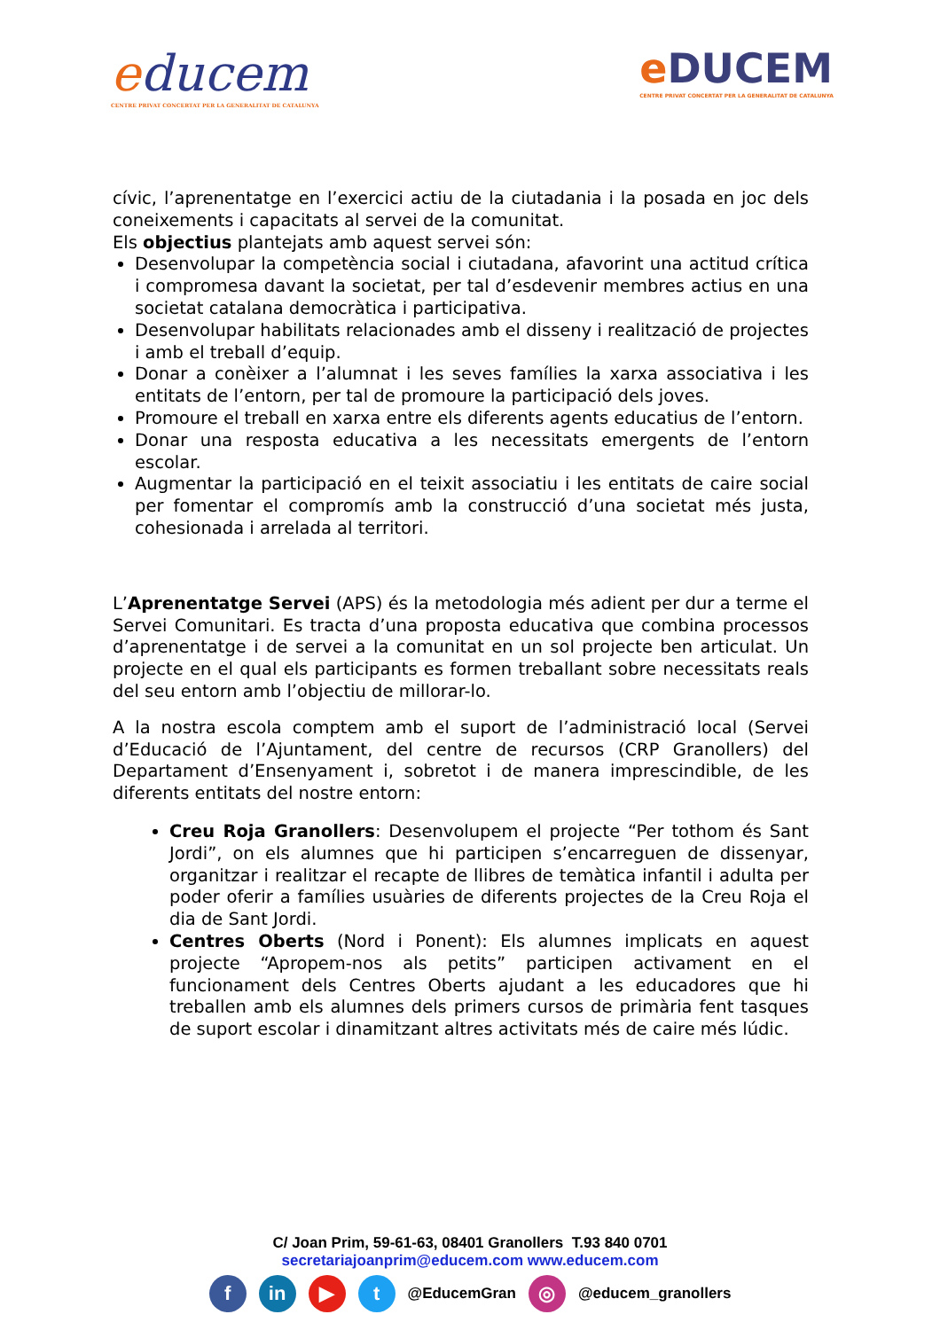educem
CENTRE PRIVAT CONCERTAT PER LA GENERALITAT DE CATALUNYA
e DUCEM
CENTRE PRIVAT CONCERTAT PER LA GENERALITAT DE CATALUNYA
cívic, l’aprenentatge en l’exercici actiu de la ciutadania i la posada en joc dels coneixements i capacitats al servei de la comunitat.
Els objectius plantejats amb aquest servei són:
Desenvolupar la competència social i ciutadana, afavorint una actitud crítica i compromesa davant la societat, per tal d’esdevenir membres actius en una societat catalana democràtica i participativa.
Desenvolupar habilitats relacionades amb el disseny i realització de projectes i amb el treball d’equip.
Donar a conèixer a l’alumnat i les seves famílies la xarxa associativa i les entitats de l’entorn, per tal de promoure la participació dels joves.
Promoure el treball en xarxa entre els diferents agents educatius de l’entorn.
Donar una resposta educativa a les necessitats emergents de l’entorn escolar.
Augmentar la participació en el teixit associatiu i les entitats de caire social per fomentar el compromís amb la construcció d’una societat més justa, cohesionada i arrelada al territori.
L’Aprenentatge Servei (APS) és la metodologia més adient per dur a terme el Servei Comunitari. Es tracta d’una proposta educativa que combina processos d’aprenentatge i de servei a la comunitat en un sol projecte ben articulat. Un projecte en el qual els participants es formen treballant sobre necessitats reals del seu entorn amb l’objectiu de millorar-lo.
A la nostra escola comptem amb el suport de l’administració local (Servei d’Educació de l’Ajuntament, del centre de recursos (CRP Granollers) del Departament d’Ensenyament i, sobretot i de manera imprescindible, de les diferents entitats del nostre entorn:
Creu Roja Granollers: Desenvolupem el projecte “Per tothom és Sant Jordi”, on els alumnes que hi participen s’encarreguen de dissenyar, organitzar i realitzar el recapte de llibres de temàtica infantil i adulta per poder oferir a famílies usuàries de diferents projectes de la Creu Roja el dia de Sant Jordi.
Centres Oberts (Nord i Ponent): Els alumnes implicats en aquest projecte “Apropem-nos als petits” participen activament en el funcionament dels Centres Oberts ajudant a les educadores que hi treballen amb els alumnes dels primers cursos de primària fent tasques de suport escolar i dinamitzant altres activitats més de caire més lúdic.
C/ Joan Prim, 59-61-63, 08401 Granollers T.93 840 0701
secretariajoanprim@educem.com www.educem.com
fin ▶ t @EducemGran ◎ @educem_granollers